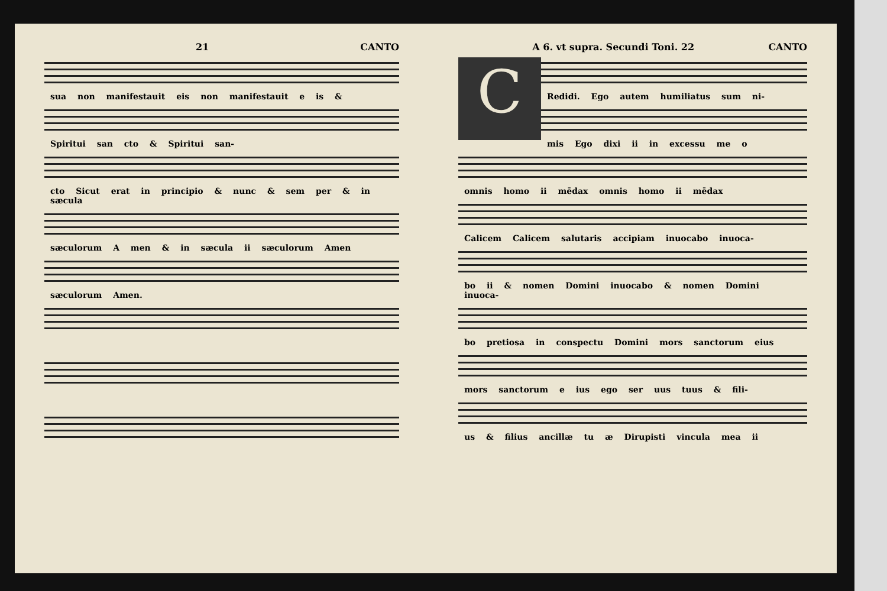21 CANTO
sua non manifestauit eis non manifestauit e is &
Spiritui san cto & Spiritui san-
cto Sicut erat in principio & nunc & sem per & in sæcula
sæculorum A men & in sæcula ii sæculorum Amen
sæculorum Amen.
A 6. vt supra. Secundi Toni. 22 CANTO
C
Redidi. Ego autem humiliatus sum ni-
mis Ego dixi ii in excessu me o
omnis homo ii mēdax omnis homo ii mēdax
Calicem Calicem salutaris accipiam inuocabo inuoca-
bo ii & nomen Domini inuocabo & nomen Domini inuoca-
bo pretiosa in conspectu Domini mors sanctorum eius
mors sanctorum e ius ego ser uus tuus & fili-
us & filius ancillæ tu æ Dirupisti vincula mea ii